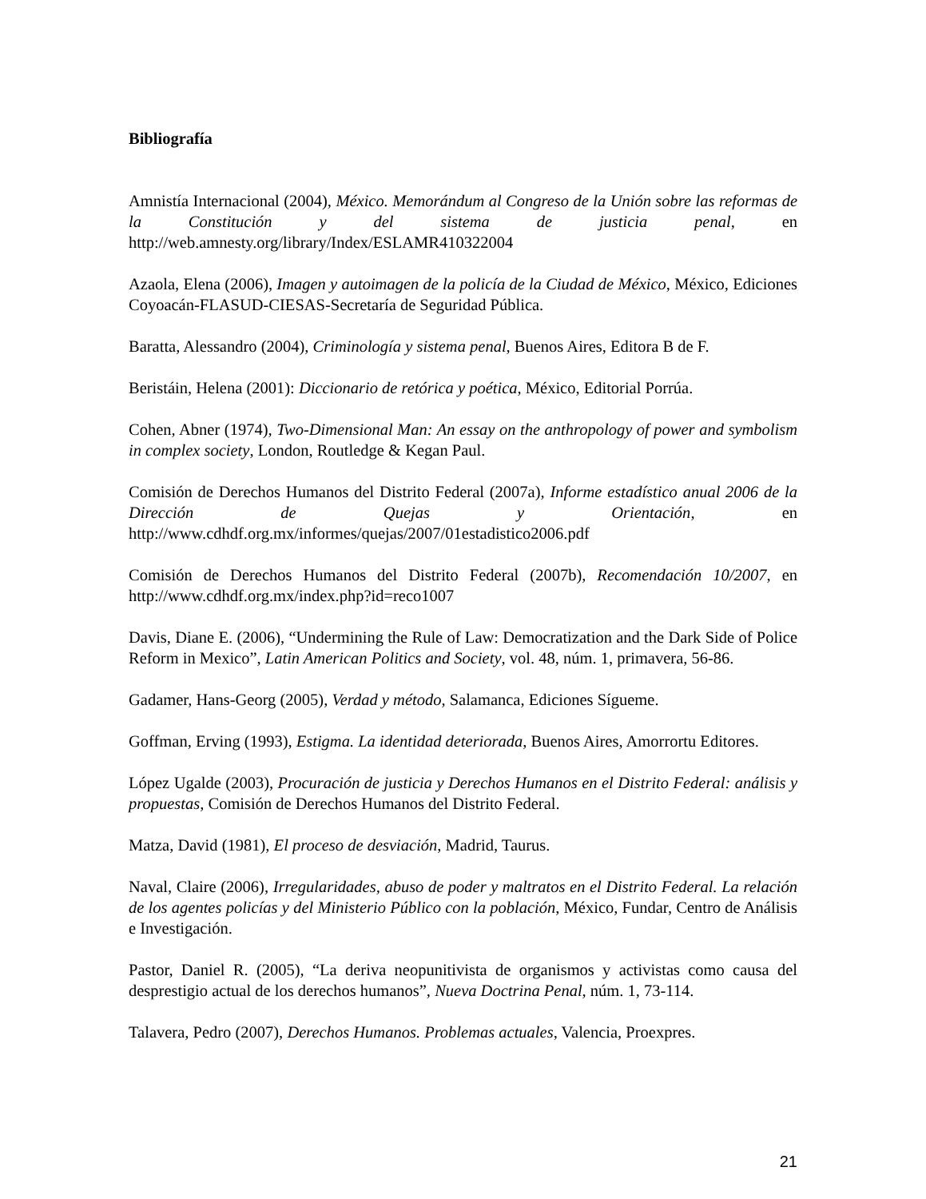Bibliografía
Amnistía Internacional (2004), México. Memorándum al Congreso de la Unión sobre las reformas de la Constitución y del sistema de justicia penal, en http://web.amnesty.org/library/Index/ESLAMR410322004
Azaola, Elena (2006), Imagen y autoimagen de la policía de la Ciudad de México, México, Ediciones Coyoacán-FLASUD-CIESAS-Secretaría de Seguridad Pública.
Baratta, Alessandro (2004), Criminología y sistema penal, Buenos Aires, Editora B de F.
Beristáin, Helena (2001): Diccionario de retórica y poética, México, Editorial Porrúa.
Cohen, Abner (1974), Two-Dimensional Man: An essay on the anthropology of power and symbolism in complex society, London, Routledge & Kegan Paul.
Comisión de Derechos Humanos del Distrito Federal (2007a), Informe estadístico anual 2006 de la Dirección de Quejas y Orientación, en http://www.cdhdf.org.mx/informes/quejas/2007/01estadistico2006.pdf
Comisión de Derechos Humanos del Distrito Federal (2007b), Recomendación 10/2007, en http://www.cdhdf.org.mx/index.php?id=reco1007
Davis, Diane E. (2006), “Undermining the Rule of Law: Democratization and the Dark Side of Police Reform in Mexico”, Latin American Politics and Society, vol. 48, núm. 1, primavera, 56-86.
Gadamer, Hans-Georg (2005), Verdad y método, Salamanca, Ediciones Sígueme.
Goffman, Erving (1993), Estigma. La identidad deteriorada, Buenos Aires, Amorrortu Editores.
López Ugalde (2003), Procuración de justicia y Derechos Humanos en el Distrito Federal: análisis y propuestas, Comisión de Derechos Humanos del Distrito Federal.
Matza, David (1981), El proceso de desviación, Madrid, Taurus.
Naval, Claire (2006), Irregularidades, abuso de poder y maltratos en el Distrito Federal. La relación de los agentes policías y del Ministerio Público con la población, México, Fundar, Centro de Análisis e Investigación.
Pastor, Daniel R. (2005), “La deriva neopunitivista de organismos y activistas como causa del desprestigio actual de los derechos humanos”, Nueva Doctrina Penal, núm. 1, 73-114.
Talavera, Pedro (2007), Derechos Humanos. Problemas actuales, Valencia, Proexpres.
21